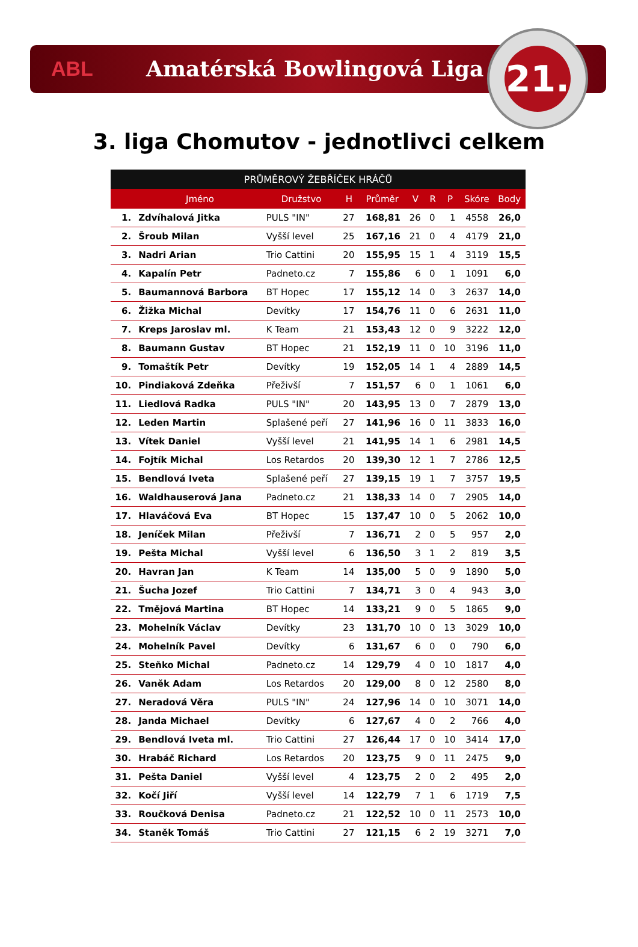ABL Amatérská Bowlingová Liga
21.
3. liga Chomutov - jednotlivci celkem
| PRŮMĚROVÝ ŽEBŘÍČEK HRÁČŮ | | | | | | | | | |
| --- | --- | --- | --- | --- | --- | --- | --- | --- | --- |
| | Jméno | Družstvo | H | Průměr | V | R | P | Skóre | Body |
| 1. | Zdvíhalová Jitka | PULS "IN" | 27 | 168,81 | 26 | 0 | 1 | 4558 | 26,0 |
| 2. | Šroub Milan | Vyšší level | 25 | 167,16 | 21 | 0 | 4 | 4179 | 21,0 |
| 3. | Nadri Arian | Trio Cattini | 20 | 155,95 | 15 | 1 | 4 | 3119 | 15,5 |
| 4. | Kapalín Petr | Padneto.cz | 7 | 155,86 | 6 | 0 | 1 | 1091 | 6,0 |
| 5. | Baumannová Barbora | BT Hopec | 17 | 155,12 | 14 | 0 | 3 | 2637 | 14,0 |
| 6. | Žižka Michal | Devítky | 17 | 154,76 | 11 | 0 | 6 | 2631 | 11,0 |
| 7. | Kreps Jaroslav ml. | K Team | 21 | 153,43 | 12 | 0 | 9 | 3222 | 12,0 |
| 8. | Baumann Gustav | BT Hopec | 21 | 152,19 | 11 | 0 | 10 | 3196 | 11,0 |
| 9. | Tomaštík Petr | Devítky | 19 | 152,05 | 14 | 1 | 4 | 2889 | 14,5 |
| 10. | Pindiaková Zdeňka | Přeživší | 7 | 151,57 | 6 | 0 | 1 | 1061 | 6,0 |
| 11. | Liedlová Radka | PULS "IN" | 20 | 143,95 | 13 | 0 | 7 | 2879 | 13,0 |
| 12. | Leden Martin | Splašené peří | 27 | 141,96 | 16 | 0 | 11 | 3833 | 16,0 |
| 13. | Vítek Daniel | Vyšší level | 21 | 141,95 | 14 | 1 | 6 | 2981 | 14,5 |
| 14. | Fojtík Michal | Los Retardos | 20 | 139,30 | 12 | 1 | 7 | 2786 | 12,5 |
| 15. | Bendlová Iveta | Splašené peří | 27 | 139,15 | 19 | 1 | 7 | 3757 | 19,5 |
| 16. | Waldhauserová Jana | Padneto.cz | 21 | 138,33 | 14 | 0 | 7 | 2905 | 14,0 |
| 17. | Hlaváčová Eva | BT Hopec | 15 | 137,47 | 10 | 0 | 5 | 2062 | 10,0 |
| 18. | Jeníček Milan | Přeživší | 7 | 136,71 | 2 | 0 | 5 | 957 | 2,0 |
| 19. | Pešta Michal | Vyšší level | 6 | 136,50 | 3 | 1 | 2 | 819 | 3,5 |
| 20. | Havran Jan | K Team | 14 | 135,00 | 5 | 0 | 9 | 1890 | 5,0 |
| 21. | Šucha Jozef | Trio Cattini | 7 | 134,71 | 3 | 0 | 4 | 943 | 3,0 |
| 22. | Tmějová Martina | BT Hopec | 14 | 133,21 | 9 | 0 | 5 | 1865 | 9,0 |
| 23. | Mohelník Václav | Devítky | 23 | 131,70 | 10 | 0 | 13 | 3029 | 10,0 |
| 24. | Mohelník Pavel | Devítky | 6 | 131,67 | 6 | 0 | 0 | 790 | 6,0 |
| 25. | Steňko Michal | Padneto.cz | 14 | 129,79 | 4 | 0 | 10 | 1817 | 4,0 |
| 26. | Vaněk Adam | Los Retardos | 20 | 129,00 | 8 | 0 | 12 | 2580 | 8,0 |
| 27. | Neradová Věra | PULS "IN" | 24 | 127,96 | 14 | 0 | 10 | 3071 | 14,0 |
| 28. | Janda Michael | Devítky | 6 | 127,67 | 4 | 0 | 2 | 766 | 4,0 |
| 29. | Bendlová Iveta ml. | Trio Cattini | 27 | 126,44 | 17 | 0 | 10 | 3414 | 17,0 |
| 30. | Hrabáč Richard | Los Retardos | 20 | 123,75 | 9 | 0 | 11 | 2475 | 9,0 |
| 31. | Pešta Daniel | Vyšší level | 4 | 123,75 | 2 | 0 | 2 | 495 | 2,0 |
| 32. | Kočí Jiří | Vyšší level | 14 | 122,79 | 7 | 1 | 6 | 1719 | 7,5 |
| 33. | Roučková Denisa | Padneto.cz | 21 | 122,52 | 10 | 0 | 11 | 2573 | 10,0 |
| 34. | Staněk Tomáš | Trio Cattini | 27 | 121,15 | 6 | 2 | 19 | 3271 | 7,0 |